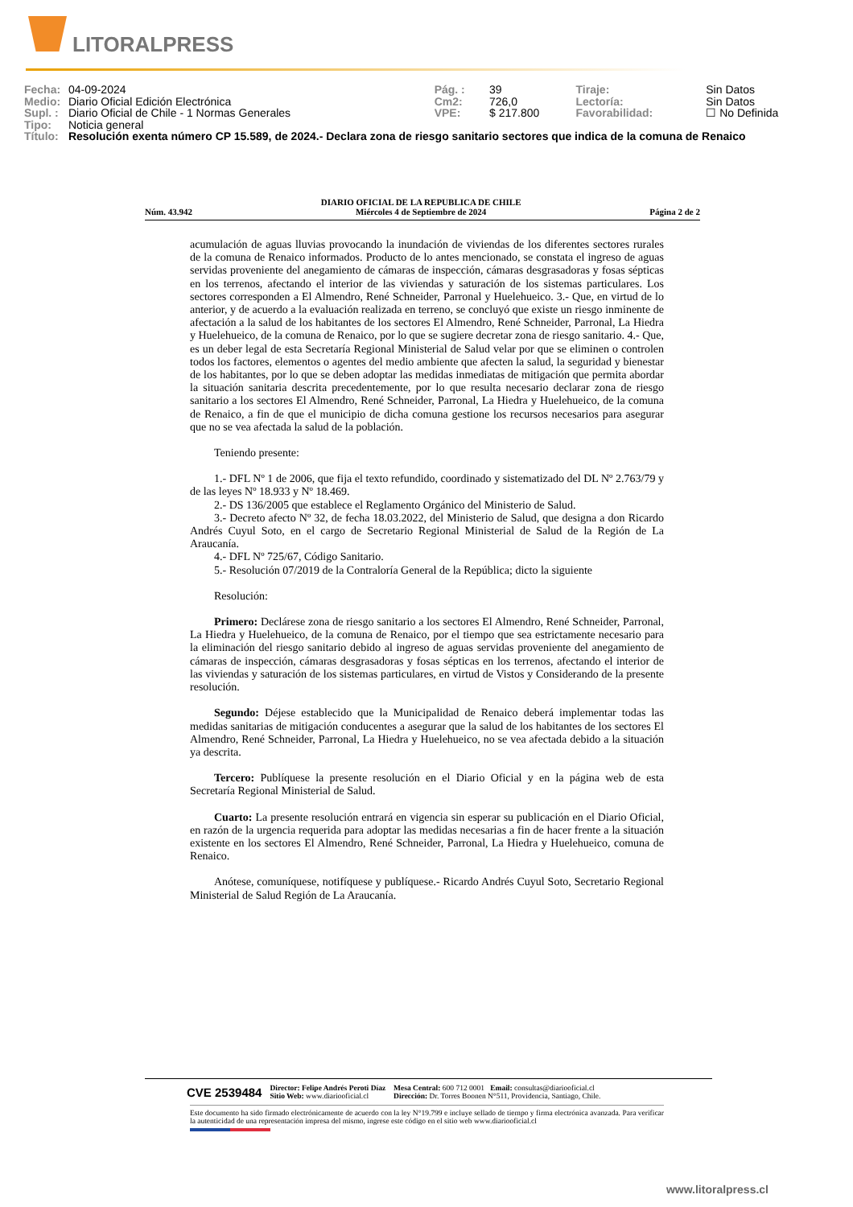LITORALPRESS
| Fecha: | 04-09-2024 | Pág. : | 39 | Tiraje: | Sin Datos |
| Medio: | Diario Oficial Edición Electrónica | Cm2: | 726,0 | Lectoría: | Sin Datos |
| Supl. : | Diario Oficial de Chile - 1 Normas Generales | VPE: | $ 217.800 | Favorabilidad: | ☐ No Definida |
| Tipo: | Noticia general | | | | |
| Título: | Resolución exenta número CP 15.589, de 2024.- Declara zona de riesgo sanitario sectores que indica de la comuna de Renaico | | | | |
Núm. 43.942 DIARIO OFICIAL DE LA REPUBLICA DE CHILE
Miércoles 4 de Septiembre de 2024 Página 2 de 2
acumulación de aguas lluvias provocando la inundación de viviendas de los diferentes sectores rurales de la comuna de Renaico informados. Producto de lo antes mencionado, se constata el ingreso de aguas servidas proveniente del anegamiento de cámaras de inspección, cámaras desgrasadoras y fosas sépticas en los terrenos, afectando el interior de las viviendas y saturación de los sistemas particulares. Los sectores corresponden a El Almendro, René Schneider, Parronal y Huelehueico. 3.- Que, en virtud de lo anterior, y de acuerdo a la evaluación realizada en terreno, se concluyó que existe un riesgo inminente de afectación a la salud de los habitantes de los sectores El Almendro, René Schneider, Parronal, La Hiedra y Huelehueico, de la comuna de Renaico, por lo que se sugiere decretar zona de riesgo sanitario. 4.- Que, es un deber legal de esta Secretaría Regional Ministerial de Salud velar por que se eliminen o controlen todos los factores, elementos o agentes del medio ambiente que afecten la salud, la seguridad y bienestar de los habitantes, por lo que se deben adoptar las medidas inmediatas de mitigación que permita abordar la situación sanitaria descrita precedentemente, por lo que resulta necesario declarar zona de riesgo sanitario a los sectores El Almendro, René Schneider, Parronal, La Hiedra y Huelehueico, de la comuna de Renaico, a fin de que el municipio de dicha comuna gestione los recursos necesarios para asegurar que no se vea afectada la salud de la población.
Teniendo presente:
1.- DFL Nº 1 de 2006, que fija el texto refundido, coordinado y sistematizado del DL Nº 2.763/79 y de las leyes Nº 18.933 y Nº 18.469.
2.- DS 136/2005 que establece el Reglamento Orgánico del Ministerio de Salud.
3.- Decreto afecto Nº 32, de fecha 18.03.2022, del Ministerio de Salud, que designa a don Ricardo Andrés Cuyul Soto, en el cargo de Secretario Regional Ministerial de Salud de la Región de La Araucanía.
4.- DFL Nº 725/67, Código Sanitario.
5.- Resolución 07/2019 de la Contraloría General de la República; dicto la siguiente
Resolución:
Primero: Declárese zona de riesgo sanitario a los sectores El Almendro, René Schneider, Parronal, La Hiedra y Huelehueico, de la comuna de Renaico, por el tiempo que sea estrictamente necesario para la eliminación del riesgo sanitario debido al ingreso de aguas servidas proveniente del anegamiento de cámaras de inspección, cámaras desgrasadoras y fosas sépticas en los terrenos, afectando el interior de las viviendas y saturación de los sistemas particulares, en virtud de Vistos y Considerando de la presente resolución.
Segundo: Déjese establecido que la Municipalidad de Renaico deberá implementar todas las medidas sanitarias de mitigación conducentes a asegurar que la salud de los habitantes de los sectores El Almendro, René Schneider, Parronal, La Hiedra y Huelehueico, no se vea afectada debido a la situación ya descrita.
Tercero: Publíquese la presente resolución en el Diario Oficial y en la página web de esta Secretaría Regional Ministerial de Salud.
Cuarto: La presente resolución entrará en vigencia sin esperar su publicación en el Diario Oficial, en razón de la urgencia requerida para adoptar las medidas necesarias a fin de hacer frente a la situación existente en los sectores El Almendro, René Schneider, Parronal, La Hiedra y Huelehueico, comuna de Renaico.
Anótese, comuníquese, notifíquese y publíquese.- Ricardo Andrés Cuyul Soto, Secretario Regional Ministerial de Salud Región de La Araucanía.
CVE 2539484 Director: Felipe Andrés Peroti Díaz
Sitio Web: www.diariooficial.cl Mesa Central: 600 712 0001 Email: consultas@diariooficial.cl
Dirección: Dr. Torres Boonen N°511, Providencia, Santiago, Chile.
Este documento ha sido firmado electrónicamente de acuerdo con la ley N°19.799 e incluye sellado de tiempo y firma electrónica avanzada. Para verificar la autenticidad de una representación impresa del mismo, ingrese este código en el sitio web www.diariooficial.cl
www.litoralpress.cl